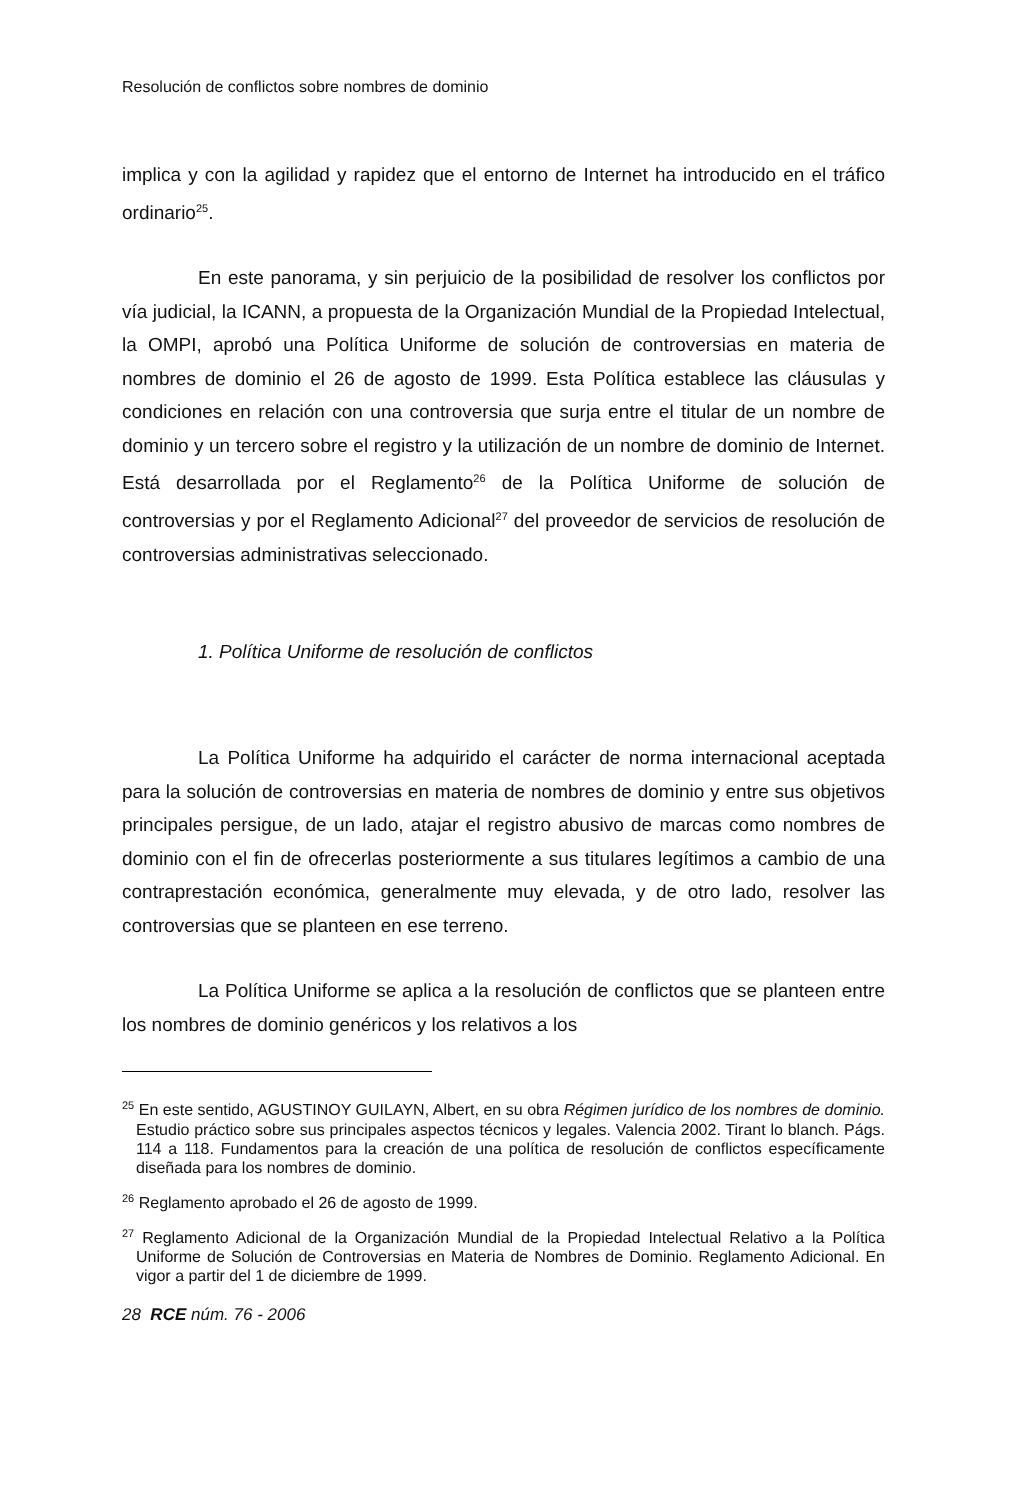Resolución de conflictos sobre nombres de dominio
implica y con la agilidad y rapidez que el entorno de Internet ha introducido en el tráfico ordinario<sup>25</sup>.
En este panorama, y sin perjuicio de la posibilidad de resolver los conflictos por vía judicial, la ICANN, a propuesta de la Organización Mundial de la Propiedad Intelectual, la OMPI, aprobó una Política Uniforme de solución de controversias en materia de nombres de dominio el 26 de agosto de 1999. Esta Política establece las cláusulas y condiciones en relación con una controversia que surja entre el titular de un nombre de dominio y un tercero sobre el registro y la utilización de un nombre de dominio de Internet. Está desarrollada por el Reglamento<sup>26</sup> de la Política Uniforme de solución de controversias y por el Reglamento Adicional<sup>27</sup> del proveedor de servicios de resolución de controversias administrativas seleccionado.
1. Política Uniforme de resolución de conflictos
La Política Uniforme ha adquirido el carácter de norma internacional aceptada para la solución de controversias en materia de nombres de dominio y entre sus objetivos principales persigue, de un lado, atajar el registro abusivo de marcas como nombres de dominio con el fin de ofrecerlas posteriormente a sus titulares legítimos a cambio de una contraprestación económica, generalmente muy elevada, y de otro lado, resolver las controversias que se planteen en ese terreno.
La Política Uniforme se aplica a la resolución de conflictos que se planteen entre los nombres de dominio genéricos y los relativos a los
<sup>25</sup> En este sentido, AGUSTINOY GUILAYN, Albert, en su obra Régimen jurídico de los nombres de dominio. Estudio práctico sobre sus principales aspectos técnicos y legales. Valencia 2002. Tirant lo blanch. Págs. 114 a 118. Fundamentos para la creación de una política de resolución de conflictos específicamente diseñada para los nombres de dominio.
<sup>26</sup> Reglamento aprobado el 26 de agosto de 1999.
<sup>27</sup> Reglamento Adicional de la Organización Mundial de la Propiedad Intelectual Relativo a la Política Uniforme de Solución de Controversias en Materia de Nombres de Dominio. Reglamento Adicional. En vigor a partir del 1 de diciembre de 1999.
28 RCE núm. 76 - 2006